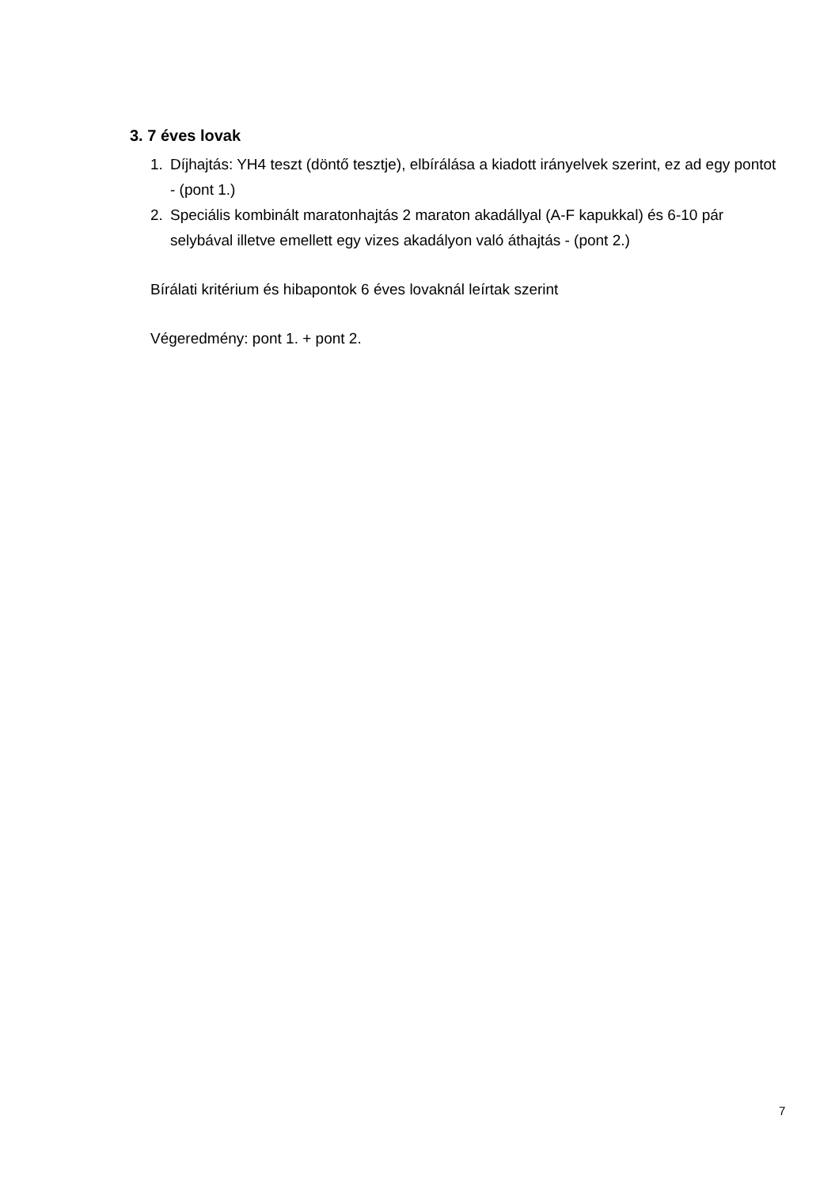3. 7 éves lovak
1. Díjhajtás: YH4 teszt (döntő tesztje), elbírálása a kiadott irányelvek szerint, ez ad egy pontot - (pont 1.)
2. Speciális kombinált maratonhajtás 2 maraton akadállyal (A-F kapukkal) és 6-10 pár selybával illetve emellett egy vizes akadályon való áthajtás - (pont 2.)
Bírálati kritérium és hibapontok 6 éves lovaknál leírtak szerint
Végeredmény: pont 1. + pont 2.
7